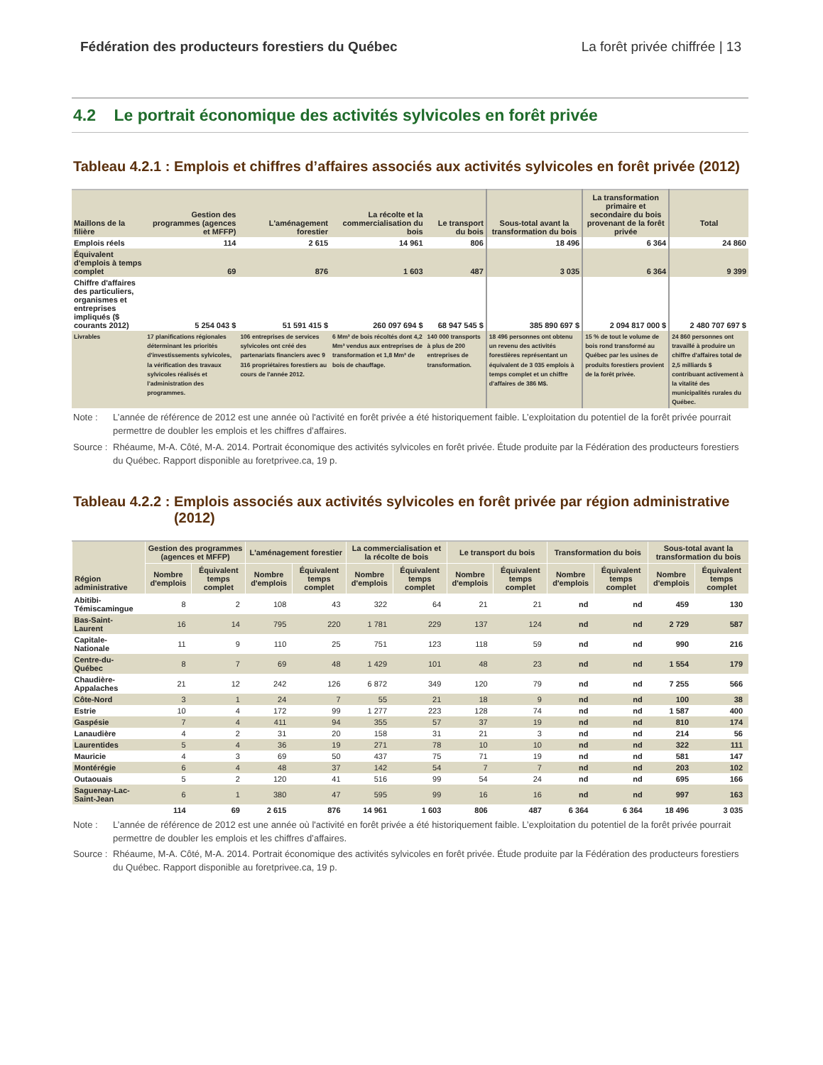Fédération des producteurs forestiers du Québec La forêt privée chiffrée | 13
4.2 Le portrait économique des activités sylvicoles en forêt privée
Tableau 4.2.1 : Emplois et chiffres d’affaires associés aux activités sylvicoles en forêt privée (2012)
| Maillons de la filière | Gestion des programmes (agences et MFFP) | L'aménagement forestier | La récolte et la commercialisation du bois | Le transport du bois | Sous-total avant la transformation du bois | La transformation primaire et secondaire du bois provenant de la forêt privée | Total |
| --- | --- | --- | --- | --- | --- | --- | --- |
| Emplois réels | 114 | 2 615 | 14 961 | 806 | 18 496 | 6 364 | 24 860 |
| Équivalent d'emplois à temps complet | 69 | 876 | 1 603 | 487 | 3 035 | 6 364 | 9 399 |
| Chiffre d'affaires des particuliers, organismes et entreprises impliqués ($ courants 2012) | 5 254 043 $ | 51 591 415 $ | 260 097 694 $ | 68 947 545 $ | 385 890 697 $ | 2 094 817 000 $ | 2 480 707 697 $ |
| Livrables | 17 planifications régionales déterminant les priorités d'investissements sylvicoles, la vérification des travaux sylvicoles réalisés et l'administration des programmes. | 106 entreprises de services sylvicoles ont créé des partenariats financiers avec 9 316 propriétaires forestiers au cours de l'année 2012. | 6 Mm³ de bois récoltés dont 4,2 Mm³ vendus aux entreprises de transformation et 1,8 Mm³ de bois de chauffage. | 140 000 transports à plus de 200 entreprises de transformation. | 18 496 personnes ont obtenu un revenu des activités forestières représentant un équivalent de 3 035 emplois à temps complet et un chiffre d'affaires de 386 M$. | 15 % de tout le volume de bois rond transformé au Québec par les usines de produits forestiers provient de la forêt privée. | 24 860 personnes ont travaillé à produire un chiffre d'affaires total de 2,5 milliards $ contribuant activement à la vitalité des municipalités rurales du Québec. |
Note : L’année de référence de 2012 est une année où l'activité en forêt privée a été historiquement faible. L’exploitation du potentiel de la forêt privée pourrait permettre de doubler les emplois et les chiffres d’affaires.
Source : Rhéaume, M-A. Côté, M-A. 2014. Portrait économique des activités sylvicoles en forêt privée. Étude produite par la Fédération des producteurs forestiers du Québec. Rapport disponible au foretprivee.ca, 19 p.
Tableau 4.2.2 : Emplois associés aux activités sylvicoles en forêt privée par région administrative (2012)
| Région administrative | Gestion des programmes (agences et MFFP) | | L'aménagement forestier | | La commercialisation et la récolte de bois | | Le transport du bois | | Transformation du bois | | Sous-total avant la transformation du bois | |
| --- | --- | --- | --- | --- | --- | --- | --- | --- | --- | --- | --- | --- |
| | Nombre d'emplois | Équivalent temps complet | Nombre d'emplois | Équivalent temps complet | Nombre d'emplois | Équivalent temps complet | Nombre d'emplois | Équivalent temps complet | Nombre d'emplois | Équivalent temps complet | Nombre d'emplois | Équivalent temps complet |
| Abitibi-Témiscamingue | 8 | 2 | 108 | 43 | 322 | 64 | 21 | 21 | nd | nd | 459 | 130 |
| Bas-Saint-Laurent | 16 | 14 | 795 | 220 | 1 781 | 229 | 137 | 124 | nd | nd | 2 729 | 587 |
| Capitale-Nationale | 11 | 9 | 110 | 25 | 751 | 123 | 118 | 59 | nd | nd | 990 | 216 |
| Centre-du-Québec | 8 | 7 | 69 | 48 | 1 429 | 101 | 48 | 23 | nd | nd | 1 554 | 179 |
| Chaudière-Appalaches | 21 | 12 | 242 | 126 | 6 872 | 349 | 120 | 79 | nd | nd | 7 255 | 566 |
| Côte-Nord | 3 | 1 | 24 | 7 | 55 | 21 | 18 | 9 | nd | nd | 100 | 38 |
| Estrie | 10 | 4 | 172 | 99 | 1 277 | 223 | 128 | 74 | nd | nd | 1 587 | 400 |
| Gaspésie | 7 | 4 | 411 | 94 | 355 | 57 | 37 | 19 | nd | nd | 810 | 174 |
| Lanaudière | 4 | 2 | 31 | 20 | 158 | 31 | 21 | 3 | nd | nd | 214 | 56 |
| Laurentides | 5 | 4 | 36 | 19 | 271 | 78 | 10 | 10 | nd | nd | 322 | 111 |
| Mauricie | 4 | 3 | 69 | 50 | 437 | 75 | 71 | 19 | nd | nd | 581 | 147 |
| Montérégie | 6 | 4 | 48 | 37 | 142 | 54 | 7 | 7 | nd | nd | 203 | 102 |
| Outaouais | 5 | 2 | 120 | 41 | 516 | 99 | 54 | 24 | nd | nd | 695 | 166 |
| Saguenay-Lac-Saint-Jean | 6 | 1 | 380 | 47 | 595 | 99 | 16 | 16 | nd | nd | 997 | 163 |
| | 114 | 69 | 2 615 | 876 | 14 961 | 1 603 | 806 | 487 | 6 364 | 6 364 | 18 496 | 3 035 |
Note : L’année de référence de 2012 est une année où l'activité en forêt privée a été historiquement faible. L’exploitation du potentiel de la forêt privée pourrait permettre de doubler les emplois et les chiffres d’affaires.
Source : Rhéaume, M-A. Côté, M-A. 2014. Portrait économique des activités sylvicoles en forêt privée. Étude produite par la Fédération des producteurs forestiers du Québec. Rapport disponible au foretprivee.ca, 19 p.